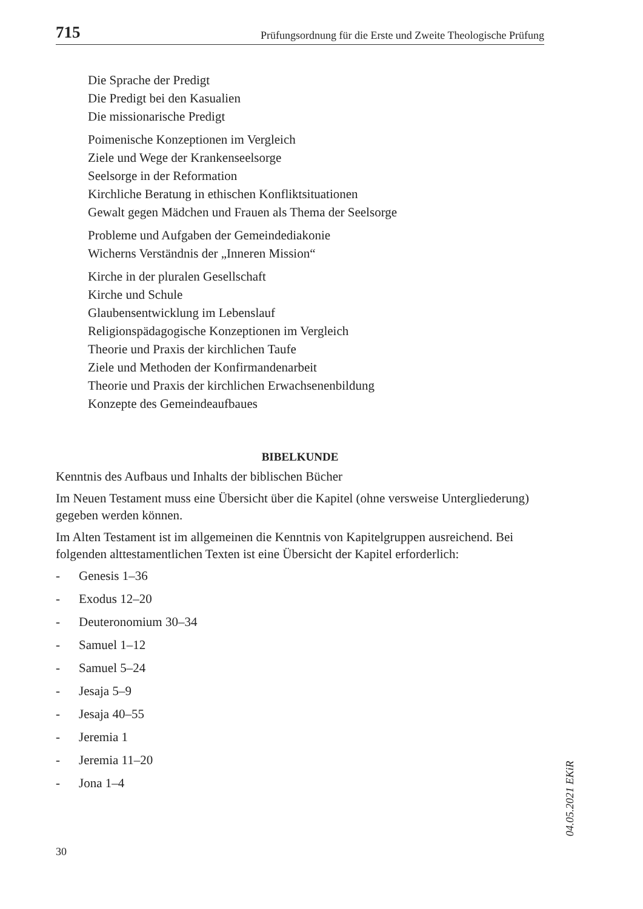715 Prüfungsordnung für die Erste und Zweite Theologische Prüfung
Die Sprache der Predigt
Die Predigt bei den Kasualien
Die missionarische Predigt
Poimenische Konzeptionen im Vergleich
Ziele und Wege der Krankenseelsorge
Seelsorge in der Reformation
Kirchliche Beratung in ethischen Konfliktsituationen
Gewalt gegen Mädchen und Frauen als Thema der Seelsorge
Probleme und Aufgaben der Gemeindediakonie
Wicherns Verständnis der „Inneren Mission“
Kirche in der pluralen Gesellschaft
Kirche und Schule
Glaubensentwicklung im Lebenslauf
Religionspädagogische Konzeptionen im Vergleich
Theorie und Praxis der kirchlichen Taufe
Ziele und Methoden der Konfirmandenarbeit
Theorie und Praxis der kirchlichen Erwachsenenbildung
Konzepte des Gemeindeaufbaues
BIBELKUNDE
Kenntnis des Aufbaus und Inhalts der biblischen Bücher
Im Neuen Testament muss eine Übersicht über die Kapitel (ohne versweise Untergliederung) gegeben werden können.
Im Alten Testament ist im allgemeinen die Kenntnis von Kapitelgruppen ausreichend. Bei folgenden alttestamentlichen Texten ist eine Übersicht der Kapitel erforderlich:
- Genesis 1–36
- Exodus 12–20
- Deuteronomium 30–34
- Samuel 1–12
- Samuel 5–24
- Jesaja 5–9
- Jesaja 40–55
- Jeremia 1
- Jeremia 11–20
- Jona 1–4
30
04.05.2021 EKiR